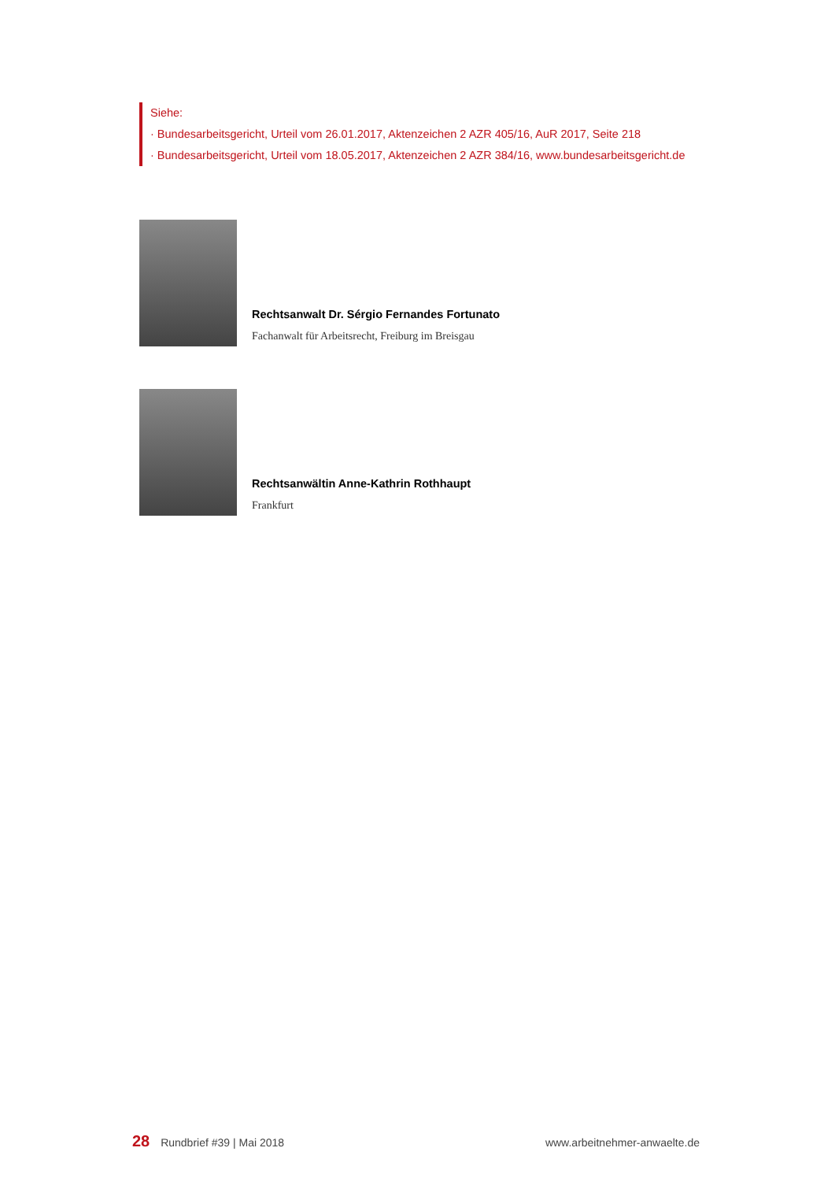Siehe:
· Bundesarbeitsgericht, Urteil vom 26.01.2017, Aktenzeichen 2 AZR 405/16, AuR 2017, Seite 218
· Bundesarbeitsgericht, Urteil vom 18.05.2017, Aktenzeichen 2 AZR 384/16, www.bundesarbeitsgericht.de
Rechtsanwalt Dr. Sérgio Fernandes Fortunato
Fachanwalt für Arbeitsrecht, Freiburg im Breisgau
Rechtsanwältin Anne-Kathrin Rothhaupt
Frankfurt
28 Rundbrief #39 | Mai 2018 www.arbeitnehmer-anwaelte.de